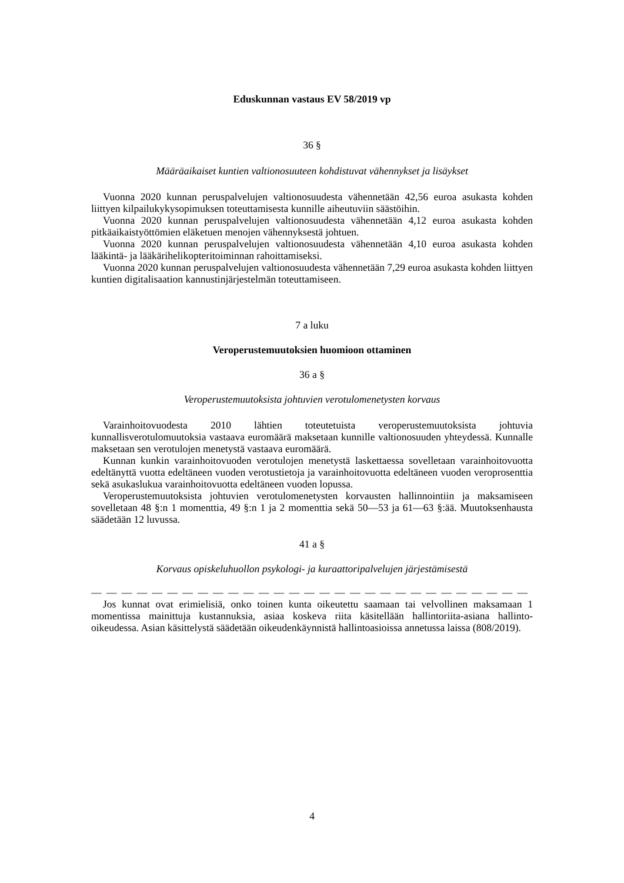Eduskunnan vastaus EV 58/2019 vp
36 §
Määräaikaiset kuntien valtionosuuteen kohdistuvat vähennykset ja lisäykset
Vuonna 2020 kunnan peruspalvelujen valtionosuudesta vähennetään 42,56 euroa asukasta kohden liittyen kilpailukykysopimuksen toteuttamisesta kunnille aiheutuviin säästöihin.
Vuonna 2020 kunnan peruspalvelujen valtionosuudesta vähennetään 4,12 euroa asukasta kohden pitkäaikaistyöttömien eläketuen menojen vähennyksestä johtuen.
Vuonna 2020 kunnan peruspalvelujen valtionosuudesta vähennetään 4,10 euroa asukasta kohden lääkintä- ja lääkärihelikopteritoiminnan rahoittamiseksi.
Vuonna 2020 kunnan peruspalvelujen valtionosuudesta vähennetään 7,29 euroa asukasta kohden liittyen kuntien digitalisaation kannustinjärjestelmän toteuttamiseen.
7 a luku
Veroperustemuutoksien huomioon ottaminen
36 a §
Veroperustemuutoksista johtuvien verotulomenetysten korvaus
Varainhoitovuodesta 2010 lähtien toteutetuista veroperustemuutoksista johtuvia kunnallisverotulomuutoksia vastaava euromäärä maksetaan kunnille valtionosuuden yhteydessä. Kunnalle maksetaan sen verotulojen menetystä vastaava euromäärä.
Kunnan kunkin varainhoitovuoden verotulojen menetystä laskettaessa sovelletaan varainhoitovuotta edeltänyttä vuotta edeltäneen vuoden verotustietoja ja varainhoitovuotta edeltäneen vuoden veroprosenttia sekä asukaslukua varainhoitovuotta edeltäneen vuoden lopussa.
Veroperustemuutoksista johtuvien verotulomenetysten korvausten hallinnointiin ja maksamiseen sovelletaan 48 §:n 1 momenttia, 49 §:n 1 ja 2 momenttia sekä 50—53 ja 61—63 §:ää. Muutoksenhausta säädetään 12 luvussa.
41 a §
Korvaus opiskeluhuollon psykologi- ja kuraattoripalvelujen järjestämisestä
— — — — — — — — — — — — — — — — — — — — — — — — — — — — —
Jos kunnat ovat erimielisiä, onko toinen kunta oikeutettu saamaan tai velvollinen maksamaan 1 momentissa mainittuja kustannuksia, asiaa koskeva riita käsitellään hallintoriita-asiana hallinto-oikeudessa. Asian käsittelystä säädetään oikeudenkäynnistä hallintoasioissa annetussa laissa (808/2019).
4